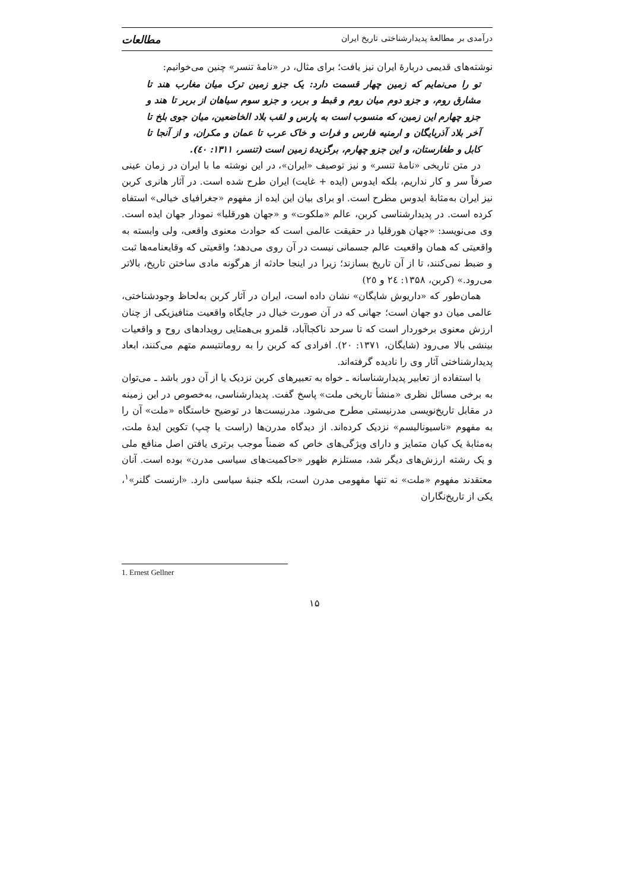درآمدی بر مطالعهٔ پدیدارشناختی تاریخ ایران مطالعات
نوشته‌های قدیمی دربارهٔ ایران نیز یافت؛ برای مثال، در «نامهٔ تنسر» چنین می‌خوانیم:
تو را می‌نمایم که زمین چهار قسمت دارد: یک جزو زمین ترک میان مغارب هند تا مشارق روم، و جزو دوم میان روم و قبط و بربر، و جزو سوم سیاهان از بربر تا هند و جزو چهارم این زمین، که منسوب است به پارس و لقب بلاد الخاضعین، میان جوی بلخ تا آخر بلاد آذربایگان و ارمنیه فارس و فرات و خاک عرب تا عمان و مکران، و از آنجا تا کابل و طغارستان، و این جزو چهارم، برگزیدهٔ زمین است (تنسر، ۱۳۱۱: ٤٠).
در متن تاریخی «نامهٔ تنسر» و نیز توصیف «ایران»، در این نوشته ما با ایران در زمان عینی صرفاً سر و کار نداریم، بلکه ایدوس (ایده + غایت) ایران طرح شده است. در آثار هانری کربن نیز ایران به‌مثابهٔ ایدوس مطرح است. او برای بیان این ایده از مفهوم «جغرافیای خیالی» استفاه کرده است. در پدیدارشناسی کربن، عالم «ملکوت» و «جهان هورقلیا» نمودار جهان ایده است. وی می‌نویسد: «جهان هورقلیا در حقیقت عالمی است که حوادث معنوی واقعی، ولی وابسته به واقعیتی که همان واقعیت عالم جسمانی نیست در آن روی می‌دهد؛ واقعیتی که وقایعنامه‌ها ثبت و ضبط نمی‌کنند، تا از آن تاریخ بسازند؛ زیرا در اینجا حادثه از هرگونه مادی ساختن تاریخ، بالاتر می‌رود.» (کربن، ۱۳۵۸: ٢٤ و ٢٥)
همان‌طور که «داریوش شایگان» نشان داده است، ایران در آثار کربن به‌لحاظ وجودشناختی، عالمی میان دو جهان است؛ جهانی که در آن صورت خیال در جایگاه واقعیت متافیزیکی از چنان ارزش معنوی برخوردار است که تا سرحد ناکجاآباد، قلمرو بی‌همتایی رویدادهای روح و واقعیات بینشی بالا می‌رود (شایگان، ۱۳۷۱: ٢٠). افرادی که کربن را به رومانتیسم متهم می‌کنند، ابعاد پدیدارشناختی آثار وی را نادیده گرفته‌اند.
با استفاده از تعابیر پدیدارشناسانه ـ خواه به تعبیرهای کربن نزدیک یا از آن دور باشد ـ می‌توان به برخی مسائل نظری «منشأ تاریخی ملت» پاسخ گفت. پدیدارشناسی، به‌خصوص در این زمینه در مقابل تاریخ‌نویسی مدرنیستی مطرح می‌شود. مدرنیست‌ها در توضیح خاستگاه «ملت» آن را به مفهوم «ناسیونالیسم» نزدیک کرده‌اند. از دیدگاه مدرن‌ها (راست یا چپ) تکوین ایدهٔ ملت، به‌مثابهٔ یک کیان متمایز و دارای ویژگی‌های خاص که ضمناً موجب برتری یافتن اصل منافع ملی و یک رشته ارزش‌های دیگر شد، مستلزم ظهور «حاکمیت‌های سیاسی مدرن» بوده است. آنان معتقدند مفهوم «ملت» نه تنها مفهومی مدرن است، بلکه جنبهٔ سیاسی دارد. «ارنست گلنر»<sup>۱</sup>، یکی از تاریخ‌نگاران
1. Ernest Gellner
۱۵